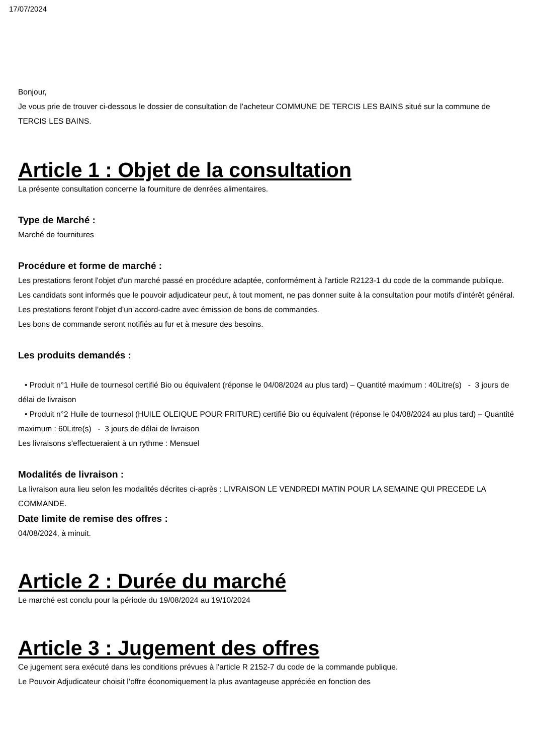17/07/2024
Bonjour,
Je vous prie de trouver ci-dessous le dossier de consultation de l’acheteur COMMUNE DE TERCIS LES BAINS situé sur la commune de TERCIS LES BAINS.
Article 1 : Objet de la consultation
La présente consultation concerne la fourniture de denrées alimentaires.
Type de Marché :
Marché de fournitures
Procédure et forme de marché :
Les prestations feront l'objet d'un marché passé en procédure adaptée, conformément à l'article R2123-1 du code de la commande publique.
Les candidats sont informés que le pouvoir adjudicateur peut, à tout moment, ne pas donner suite à la consultation pour motifs d’intérêt général.
Les prestations feront l’objet d’un accord-cadre avec émission de bons de commandes.
Les bons de commande seront notifiés au fur et à mesure des besoins.
Les produits demandés :
• Produit n°1 Huile de tournesol certifié Bio ou équivalent (réponse le 04/08/2024 au plus tard) – Quantité maximum : 40Litre(s) - 3 jours de délai de livraison
• Produit n°2 Huile de tournesol (HUILE OLEIQUE POUR FRITURE) certifié Bio ou équivalent (réponse le 04/08/2024 au plus tard) – Quantité maximum : 60Litre(s) - 3 jours de délai de livraison
Les livraisons s'effectueraient à un rythme : Mensuel
Modalités de livraison :
La livraison aura lieu selon les modalités décrites ci-après : LIVRAISON LE VENDREDI MATIN POUR LA SEMAINE QUI PRECEDE LA COMMANDE.
Date limite de remise des offres :
04/08/2024, à minuit.
Article 2 : Durée du marché
Le marché est conclu pour la période du 19/08/2024 au 19/10/2024
Article 3 : Jugement des offres
Ce jugement sera exécuté dans les conditions prévues à l'article R 2152-7 du code de la commande publique.
Le Pouvoir Adjudicateur choisit l’offre économiquement la plus avantageuse appréciée en fonction des